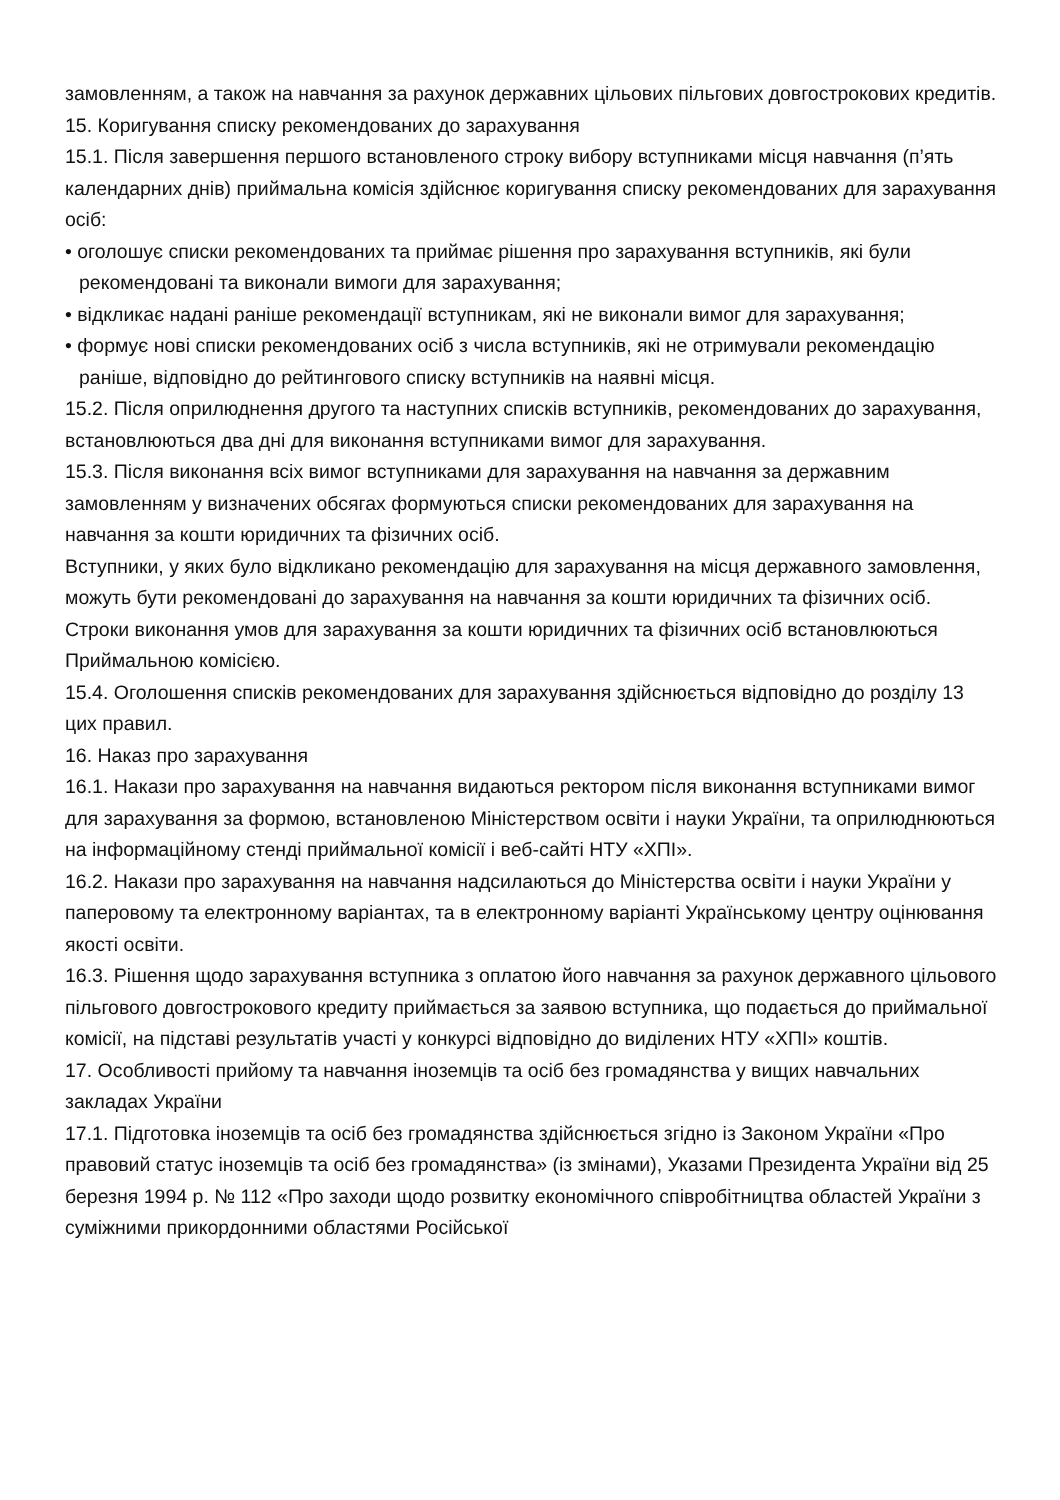замовленням, а також на навчання за рахунок державних цільових пільгових довгострокових кредитів.
15. Коригування списку рекомендованих до зарахування
15.1. Після завершення першого встановленого строку вибору вступниками місця навчання (п’ять календарних днів) приймальна комісія здійснює коригування списку рекомендованих для зарахування осіб:
• оголошує списки рекомендованих та приймає рішення про зарахування вступників, які були рекомендовані та виконали вимоги для зарахування;
• відкликає надані раніше рекомендації вступникам, які не виконали вимог для зарахування;
• формує нові списки рекомендованих осіб з числа вступників, які не отримували рекомендацію раніше, відповідно до рейтингового списку вступників на наявні місця.
15.2. Після оприлюднення другого та наступних списків вступників, рекомендованих до зарахування, встановлюються два дні для виконання вступниками вимог для зарахування.
15.3. Після виконання всіх вимог вступниками для зарахування на навчання за державним замовленням у визначених обсягах формуються списки рекомендованих для зарахування на навчання за кошти юридичних та фізичних осіб.
Вступники, у яких було відкликано рекомендацію для зарахування на місця державного замовлення, можуть бути рекомендовані до зарахування на навчання за кошти юридичних та фізичних осіб.
Строки виконання умов для зарахування за кошти юридичних та фізичних осіб встановлюються Приймальною комісією.
15.4. Оголошення списків рекомендованих для зарахування здійснюється відповідно до розділу 13 цих правил.
16. Наказ про зарахування
16.1. Накази про зарахування на навчання видаються ректором після виконання вступниками вимог для зарахування за формою, встановленою Міністерством освіти і науки України, та оприлюднюються на інформаційному стенді приймальної комісії і веб-сайті НТУ «ХПІ».
16.2. Накази про зарахування на навчання надсилаються до Міністерства освіти і науки України у паперовому та електронному варіантах, та в електронному варіанті Українському центру оцінювання якості освіти.
16.3. Рішення щодо зарахування вступника з оплатою його навчання за рахунок державного цільового пільгового довгострокового кредиту приймається за заявою вступника, що подається до приймальної комісії, на підставі результатів участі у конкурсі відповідно до виділених НТУ «ХПІ» коштів.
17. Особливості прийому та навчання іноземців та осіб без громадянства у вищих навчальних закладах України
17.1. Підготовка іноземців та осіб без громадянства здійснюється згідно із Законом України «Про правовий статус іноземців та осіб без громадянства» (із змінами), Указами Президента України від 25 березня 1994 р. № 112 «Про заходи щодо розвитку економічного співробітництва областей України з суміжними прикордонними областями Російської